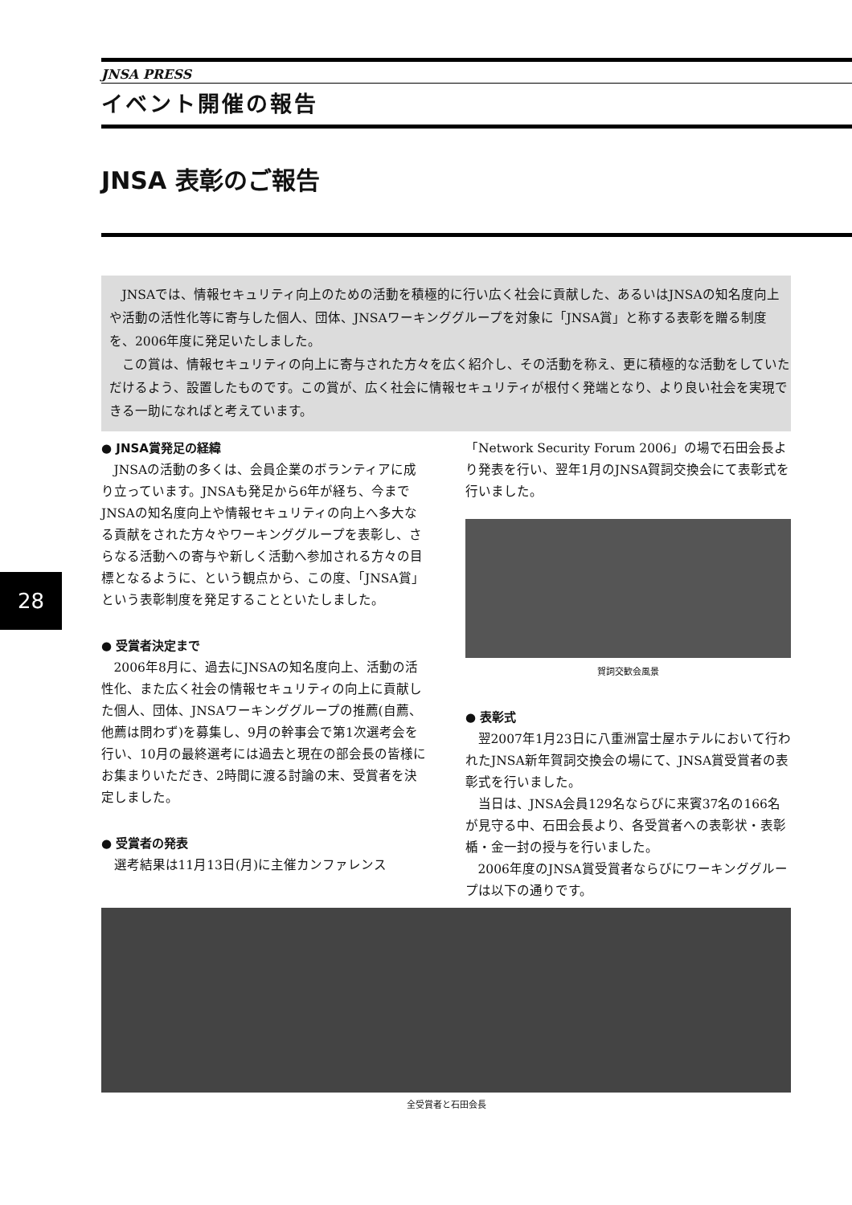JNSA PRESS
イベント開催の報告
JNSA 表彰のご報告
JNSAでは、情報セキュリティ向上のための活動を積極的に行い広く社会に貢献した、あるいはJNSAの知名度向上や活動の活性化等に寄与した個人、団体、JNSAワーキンググループを対象に「JNSA賞」と称する表彰を贈る制度を、2006年度に発足いたしました。
この賞は、情報セキュリティの向上に寄与された方々を広く紹介し、その活動を称え、更に積極的な活動をしていただけるよう、設置したものです。この賞が、広く社会に情報セキュリティが根付く発端となり、より良い社会を実現できる一助になればと考えています。
28
● JNSA賞発足の経緯
JNSAの活動の多くは、会員企業のボランティアに成り立っています。JNSAも発足から6年が経ち、今までJNSAの知名度向上や情報セキュリティの向上へ多大なる貢献をされた方々やワーキンググループを表彰し、さらなる活動への寄与や新しく活動へ参加される方々の目標となるように、という観点から、この度、「JNSA賞」という表彰制度を発足することといたしました。
● 受賞者決定まで
2006年8月に、過去にJNSAの知名度向上、活動の活性化、また広く社会の情報セキュリティの向上に貢献した個人、団体、JNSAワーキンググループの推薦(自薦、他薦は問わず)を募集し、9月の幹事会で第1次選考会を行い、10月の最終選考には過去と現在の部会長の皆様にお集まりいただき、2時間に渡る討論の末、受賞者を決定しました。
● 受賞者の発表
選考結果は11月13日(月)に主催カンファレンス
「Network Security Forum 2006」の場で石田会長より発表を行い、翌年1月のJNSA賀詞交換会にて表彰式を行いました。
賀詞交歓会風景
● 表彰式
翌2007年1月23日に八重洲富士屋ホテルにおいて行われたJNSA新年賀詞交換会の場にて、JNSA賞受賞者の表彰式を行いました。
当日は、JNSA会員129名ならびに来賓37名の166名が見守る中、石田会長より、各受賞者への表彰状・表彰楯・金一封の授与を行いました。
2006年度のJNSA賞受賞者ならびにワーキンググループは以下の通りです。
全受賞者と石田会長